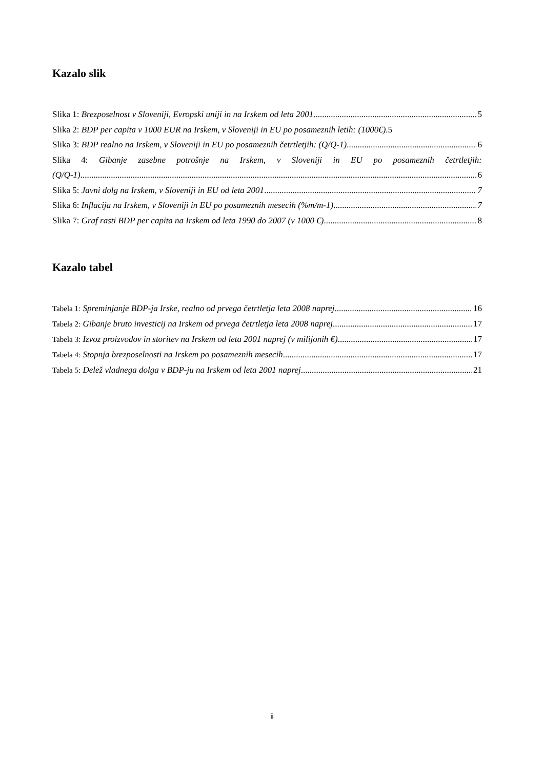Kazalo slik
Slika 1: Brezposelnost v Sloveniji, Evropski uniji in na Irskem od leta 2001 5
Slika 2: BDP per capita v 1000 EUR na Irskem, v Sloveniji in EU po posameznih letih: (1000€).5
Slika 3: BDP realno na Irskem, v Sloveniji in EU po posameznih četrtletjih: (Q/Q-1) 6
Slika 4: Gibanje zasebne potrošnje na Irskem, v Sloveniji in EU po posameznih četrtletjih:
(Q/Q-1) 6
Slika 5: Javni dolg na Irskem, v Sloveniji in EU od leta 2001 7
Slika 6: Inflacija na Irskem, v Sloveniji in EU po posameznih mesecih (%m/m-1) 7
Slika 7: Graf rasti BDP per capita na Irskem od leta 1990 do 2007 (v 1000 €) 8
Kazalo tabel
Tabela 1: Spreminjanje BDP-ja Irske, realno od prvega četrtletja leta 2008 naprej 16
Tabela 2: Gibanje bruto investicij na Irskem od prvega četrtletja leta 2008 naprej 17
Tabela 3: Izvoz proizvodov in storitev na Irskem od leta 2001 naprej (v milijonih €) 17
Tabela 4: Stopnja brezposelnosti na Irskem po posameznih mesecih 17
Tabela 5: Delež vladnega dolga v BDP-ju na Irskem od leta 2001 naprej 21
ii